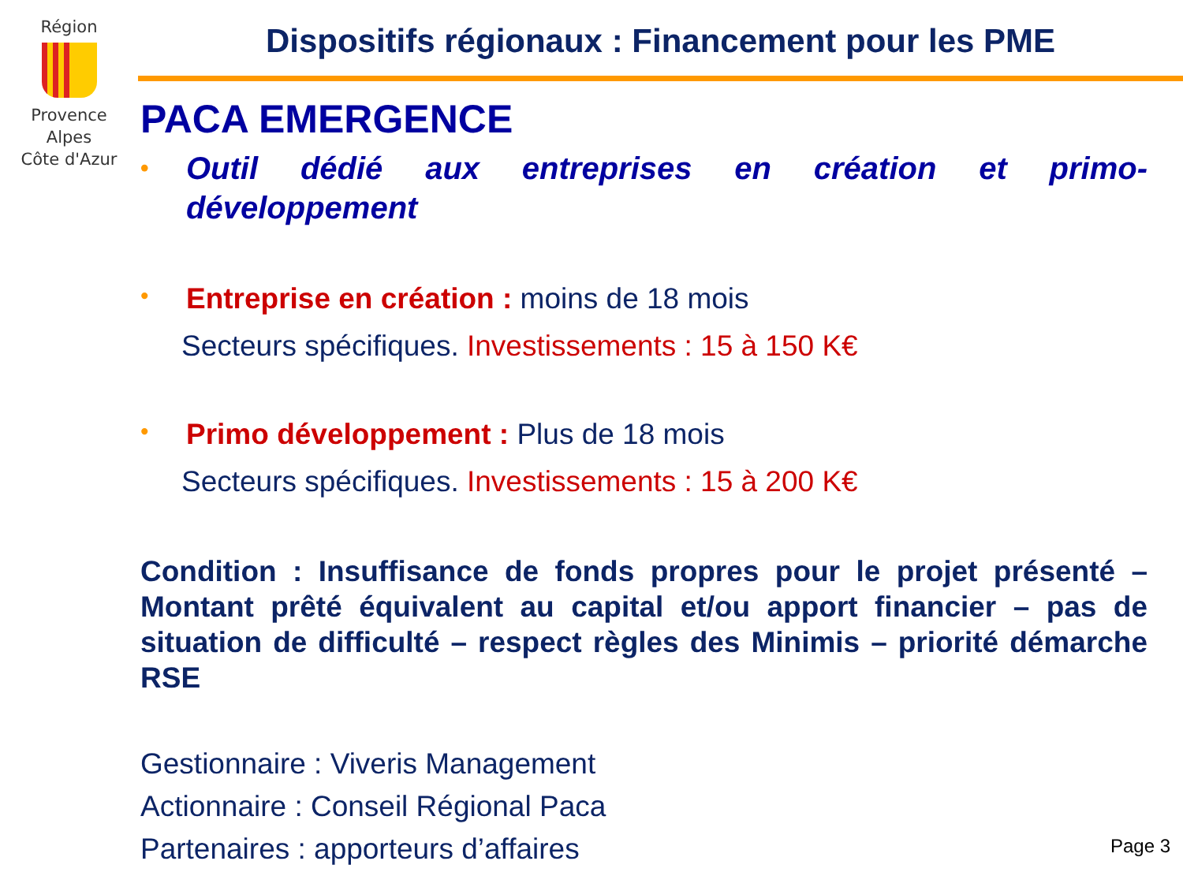Région
Provence
Alpes
Côte d'Azur
Dispositifs régionaux : Financement pour les PME
PACA EMERGENCE
• Outil dédié aux entreprises en création et primo-développement
• Entreprise en création : moins de 18 mois
Secteurs spécifiques. Investissements : 15 à 150 K€
• Primo développement : Plus de 18 mois
Secteurs spécifiques. Investissements : 15 à 200 K€
Condition : Insuffisance de fonds propres pour le projet présenté – Montant prêté équivalent au capital et/ou apport financier – pas de situation de difficulté – respect règles des Minimis – priorité démarche RSE
Gestionnaire : Viveris Management
Actionnaire : Conseil Régional Paca
Partenaires : apporteurs d’affaires
Page 3